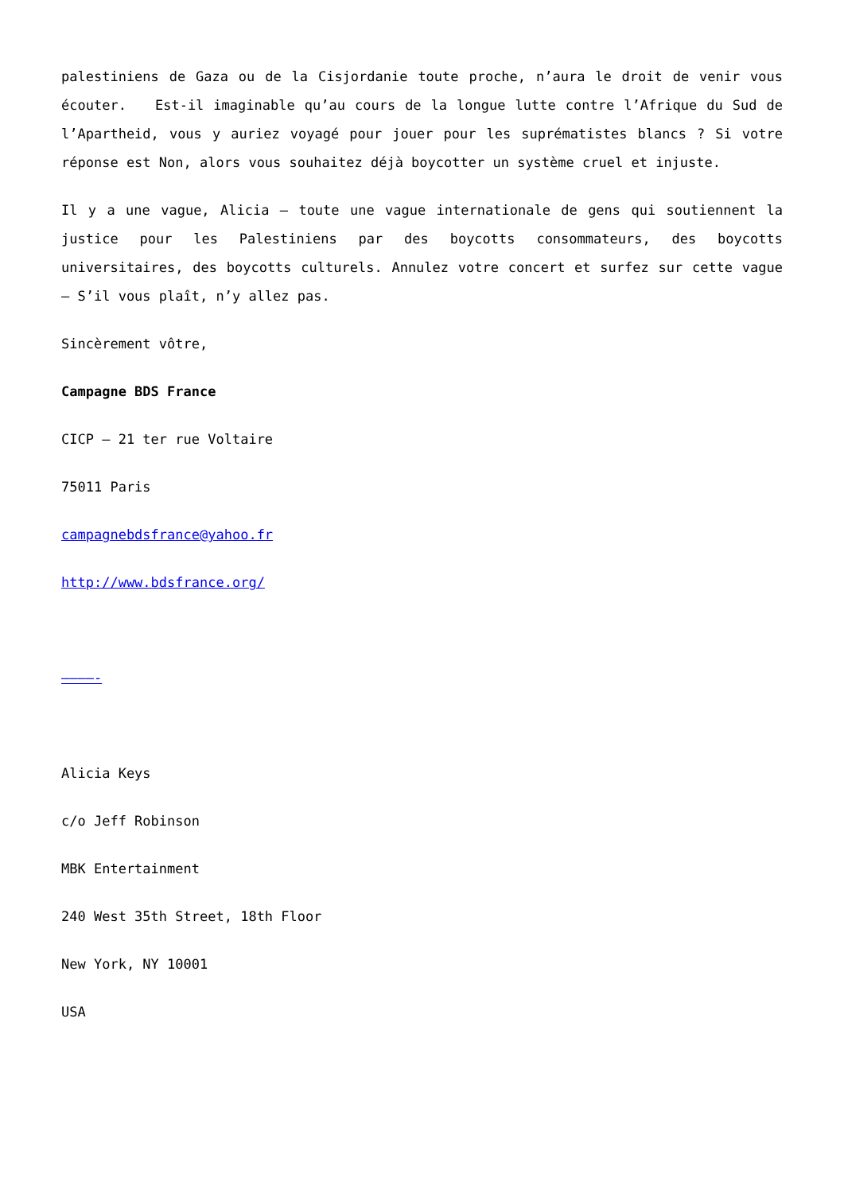palestiniens de Gaza ou de la Cisjordanie toute proche, n’aura le droit de venir vous écouter. Est-il imaginable qu’au cours de la longue lutte contre l’Afrique du Sud de l’Apartheid, vous y auriez voyagé pour jouer pour les suprématistes blancs ? Si votre réponse est Non, alors vous souhaitez déjà boycotter un système cruel et injuste.
Il y a une vague, Alicia – toute une vague internationale de gens qui soutiennent la justice pour les Palestiniens par des boycotts consommateurs, des boycotts universitaires, des boycotts culturels. Annulez votre concert et surfez sur cette vague – S’il vous plaît, n’y allez pas.
Sincèrement vôtre,
Campagne BDS France
CICP – 21 ter rue Voltaire
75011 Paris
campagnebdsfrance@yahoo.fr
http://www.bdsfrance.org/
————-
Alicia Keys
c/o Jeff Robinson
MBK Entertainment
240 West 35th Street, 18th Floor
New York, NY 10001
USA